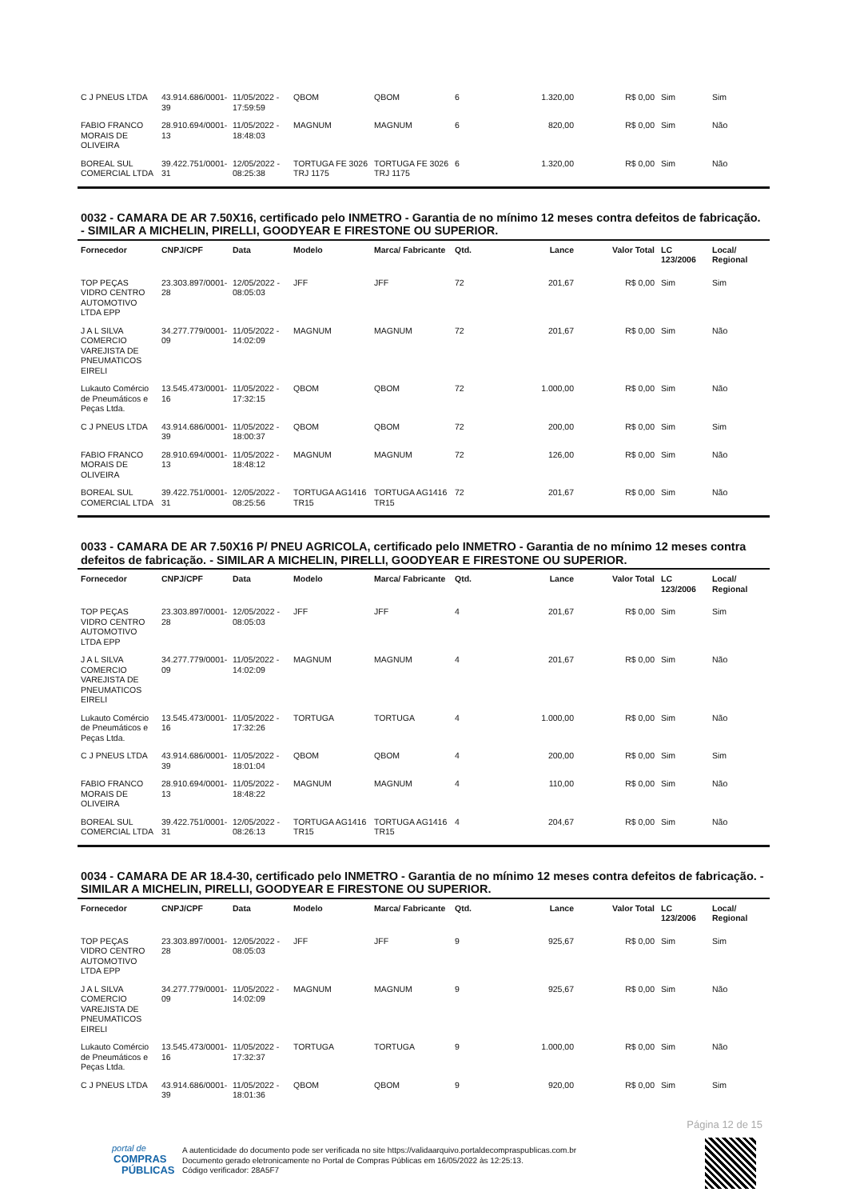| C J PNEUS LTDA | 43.914.686/0001-39 | 11/05/2022 - 17:59:59 | QBOM | QBOM | 6 | 1.320,00 | R$ 0,00 | Sim | Sim |
| FABIO FRANCO MORAIS DE OLIVEIRA | 28.910.694/0001-13 | 11/05/2022 - 18:48:03 | MAGNUM | MAGNUM | 6 | 820,00 | R$ 0,00 | Sim | Não |
| BOREAL SUL COMERCIAL LTDA | 39.422.751/0001-31 | 12/05/2022 - 08:25:38 | TORTUGA FE 3026 TRJ 1175 | TORTUGA FE 3026 TRJ 1175 | 6 | 1.320,00 | R$ 0,00 | Sim | Não |
0032 - CAMARA DE AR 7.50X16, certificado pelo INMETRO - Garantia de no mínimo 12 meses contra defeitos de fabricação. - SIMILAR A MICHELIN, PIRELLI, GOODYEAR E FIRESTONE OU SUPERIOR.
| Fornecedor | CNPJ/CPF | Data | Modelo | Marca/ Fabricante | Qtd. | Lance | Valor Total | LC 123/2006 | Local/ Regional |
| --- | --- | --- | --- | --- | --- | --- | --- | --- | --- |
| TOP PEÇAS VIDRO CENTRO AUTOMOTIVO LTDA EPP | 23.303.897/0001-28 | 12/05/2022 - 08:05:03 | JFF | JFF | 72 | 201,67 | R$ 0,00 | Sim | Sim |
| J A L SILVA COMERCIO VAREJISTA DE PNEUMATICOS EIRELI | 34.277.779/0001-09 | 11/05/2022 - 14:02:09 | MAGNUM | MAGNUM | 72 | 201,67 | R$ 0,00 | Sim | Não |
| Lukauto Comércio de Pneumáticos e Peças Ltda. | 13.545.473/0001-16 | 11/05/2022 - 17:32:15 | QBOM | QBOM | 72 | 1.000,00 | R$ 0,00 | Sim | Não |
| C J PNEUS LTDA | 43.914.686/0001-39 | 11/05/2022 - 18:00:37 | QBOM | QBOM | 72 | 200,00 | R$ 0,00 | Sim | Sim |
| FABIO FRANCO MORAIS DE OLIVEIRA | 28.910.694/0001-13 | 11/05/2022 - 18:48:12 | MAGNUM | MAGNUM | 72 | 126,00 | R$ 0,00 | Sim | Não |
| BOREAL SUL COMERCIAL LTDA | 39.422.751/0001-31 | 12/05/2022 - 08:25:56 | TORTUGA AG1416 TR15 | TORTUGA AG1416 TR15 | 72 | 201,67 | R$ 0,00 | Sim | Não |
0033 - CAMARA DE AR 7.50X16 P/ PNEU AGRICOLA, certificado pelo INMETRO - Garantia de no mínimo 12 meses contra defeitos de fabricação. - SIMILAR A MICHELIN, PIRELLI, GOODYEAR E FIRESTONE OU SUPERIOR.
| Fornecedor | CNPJ/CPF | Data | Modelo | Marca/ Fabricante | Qtd. | Lance | Valor Total | LC 123/2006 | Local/ Regional |
| --- | --- | --- | --- | --- | --- | --- | --- | --- | --- |
| TOP PEÇAS VIDRO CENTRO AUTOMOTIVO LTDA EPP | 23.303.897/0001-28 | 12/05/2022 - 08:05:03 | JFF | JFF | 4 | 201,67 | R$ 0,00 | Sim | Sim |
| J A L SILVA COMERCIO VAREJISTA DE PNEUMATICOS EIRELI | 34.277.779/0001-09 | 11/05/2022 - 14:02:09 | MAGNUM | MAGNUM | 4 | 201,67 | R$ 0,00 | Sim | Não |
| Lukauto Comércio de Pneumáticos e Peças Ltda. | 13.545.473/0001-16 | 11/05/2022 - 17:32:26 | TORTUGA | TORTUGA | 4 | 1.000,00 | R$ 0,00 | Sim | Não |
| C J PNEUS LTDA | 43.914.686/0001-39 | 11/05/2022 - 18:01:04 | QBOM | QBOM | 4 | 200,00 | R$ 0,00 | Sim | Sim |
| FABIO FRANCO MORAIS DE OLIVEIRA | 28.910.694/0001-13 | 11/05/2022 - 18:48:22 | MAGNUM | MAGNUM | 4 | 110,00 | R$ 0,00 | Sim | Não |
| BOREAL SUL COMERCIAL LTDA | 39.422.751/0001-31 | 12/05/2022 - 08:26:13 | TORTUGA AG1416 TR15 | TORTUGA AG1416 TR15 | 4 | 204,67 | R$ 0,00 | Sim | Não |
0034 - CAMARA DE AR 18.4-30, certificado pelo INMETRO - Garantia de no mínimo 12 meses contra defeitos de fabricação. - SIMILAR A MICHELIN, PIRELLI, GOODYEAR E FIRESTONE OU SUPERIOR.
| Fornecedor | CNPJ/CPF | Data | Modelo | Marca/ Fabricante | Qtd. | Lance | Valor Total | LC 123/2006 | Local/ Regional |
| --- | --- | --- | --- | --- | --- | --- | --- | --- | --- |
| TOP PEÇAS VIDRO CENTRO AUTOMOTIVO LTDA EPP | 23.303.897/0001-28 | 12/05/2022 - 08:05:03 | JFF | JFF | 9 | 925,67 | R$ 0,00 | Sim | Sim |
| J A L SILVA COMERCIO VAREJISTA DE PNEUMATICOS EIRELI | 34.277.779/0001-09 | 11/05/2022 - 14:02:09 | MAGNUM | MAGNUM | 9 | 925,67 | R$ 0,00 | Sim | Não |
| Lukauto Comércio de Pneumáticos e Peças Ltda. | 13.545.473/0001-16 | 11/05/2022 - 17:32:37 | TORTUGA | TORTUGA | 9 | 1.000,00 | R$ 0,00 | Sim | Não |
| C J PNEUS LTDA | 43.914.686/0001-39 | 11/05/2022 - 18:01:36 | QBOM | QBOM | 9 | 920,00 | R$ 0,00 | Sim | Sim |
Página 12 de 15
portal de
COMPRAS
PÚBLICAS
A autenticidade do documento pode ser verificada no site https://validaarquivo.portaldecompraspublicas.com.br
Documento gerado eletronicamente no Portal de Compras Públicas em 16/05/2022 às 12:25:13.
Código verificador: 28A5F7